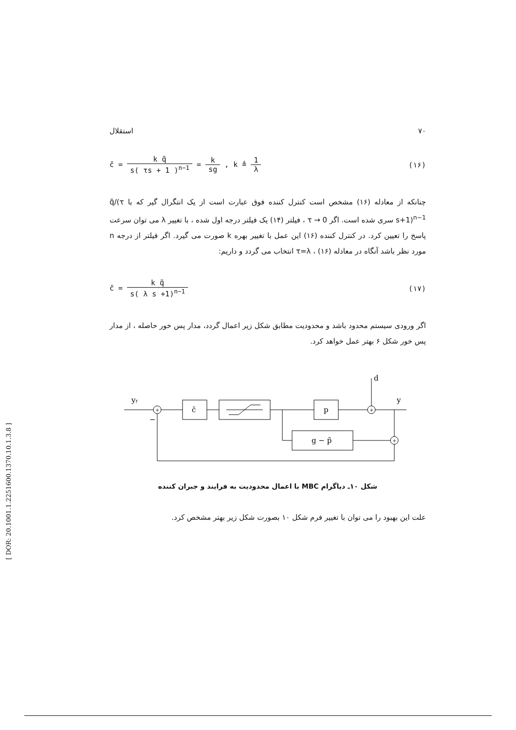۷۰ استقلال
c̄ = k q̃ s( τs + 1 )<sup>n−1</sup> = k sg , k ≜ 1 λ
(۱۶)
چنانکه از معادله (۱۶) مشخص است کنترل کننده فوق عبارت است از یک انتگرال گیر که با q̃/(τ s+1)<sup>n−1</sup> سری شده است. اگر τ → 0 ، فیلتر (۱۴) یک فیلتر درجه اول شده ، با تغییر λ می توان سرعت پاسخ را تعیین کرد. در کنترل کننده (۱۶) این عمل با تغییر بهره k صورت می گیرد. اگر فیلتر از درجه n مورد نظر باشد آنگاه در معادله (۱۶) ، τ=λ انتخاب می گردد و داریم:
c̄ = k q̃ s( λ s +1)<sup>n−1</sup> (۱۷)
اگر ورودی سیستم محدود باشد و محدودیت مطابق شکل زیر اعمال گردد، مدار پس خور حاصله ، از مدار پس خور شکل ۶ بهتر عمل خواهد کرد.
yr
−
c̄
p
d
y
g − p̃
+
+
+
شکل ۱۰ـ دیاگرام MBC با اعمال محدودیت به فرایند و جبران کننده
علت این بهبود را می توان با تغییر فرم شکل ۱۰ بصورت شکل زیر بهتر مشخص کرد.
[ DOR: 20.1001.1.2251600.1370.10.1.3.8 ]